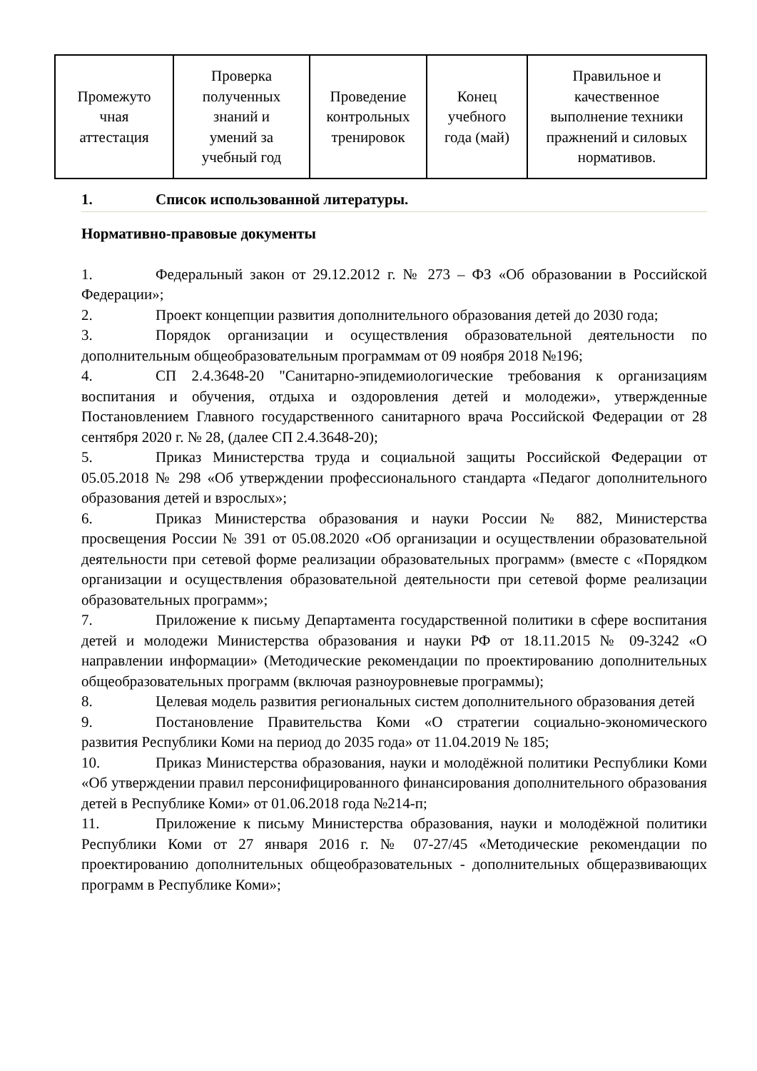| Промежуто чная аттестация | Проверка полученных знаний и умений за учебный год | Проведение контрольных тренировок | Конец учебного года (май) | Правильное и качественное выполнение техники пражнений и силовых нормативов. |
1. Список использованной литературы.
Нормативно-правовые документы
1. Федеральный закон от 29.12.2012 г. № 273 – ФЗ «Об образовании в Российской Федерации»;
2. Проект концепции развития дополнительного образования детей до 2030 года;
3. Порядок организации и осуществления образовательной деятельности по дополнительным общеобразовательным программам от 09 ноября 2018 №196;
4. СП 2.4.3648-20 "Санитарно-эпидемиологические требования к организациям воспитания и обучения, отдыха и оздоровления детей и молодежи», утвержденные Постановлением Главного государственного санитарного врача Российской Федерации от 28 сентября 2020 г. № 28, (далее СП 2.4.3648-20);
5. Приказ Министерства труда и социальной защиты Российской Федерации от 05.05.2018 № 298 «Об утверждении профессионального стандарта «Педагог дополнительного образования детей и взрослых»;
6. Приказ Министерства образования и науки России № 882, Министерства просвещения России № 391 от 05.08.2020 «Об организации и осуществлении образовательной деятельности при сетевой форме реализации образовательных программ» (вместе с «Порядком организации и осуществления образовательной деятельности при сетевой форме реализации образовательных программ»;
7. Приложение к письму Департамента государственной политики в сфере воспитания детей и молодежи Министерства образования и науки РФ от 18.11.2015 № 09-3242 «О направлении информации» (Методические рекомендации по проектированию дополнительных общеобразовательных программ (включая разноуровневые программы);
8. Целевая модель развития региональных систем дополнительного образования детей
9. Постановление Правительства Коми «О стратегии социально-экономического развития Республики Коми на период до 2035 года» от 11.04.2019 № 185;
10. Приказ Министерства образования, науки и молодёжной политики Республики Коми «Об утверждении правил персонифицированного финансирования дополнительного образования детей в Республике Коми» от 01.06.2018 года №214-п;
11. Приложение к письму Министерства образования, науки и молодёжной политики Республики Коми от 27 января 2016 г. № 07-27/45 «Методические рекомендации по проектированию дополнительных общеобразовательных - дополнительных общеразвивающих программ в Республике Коми»;